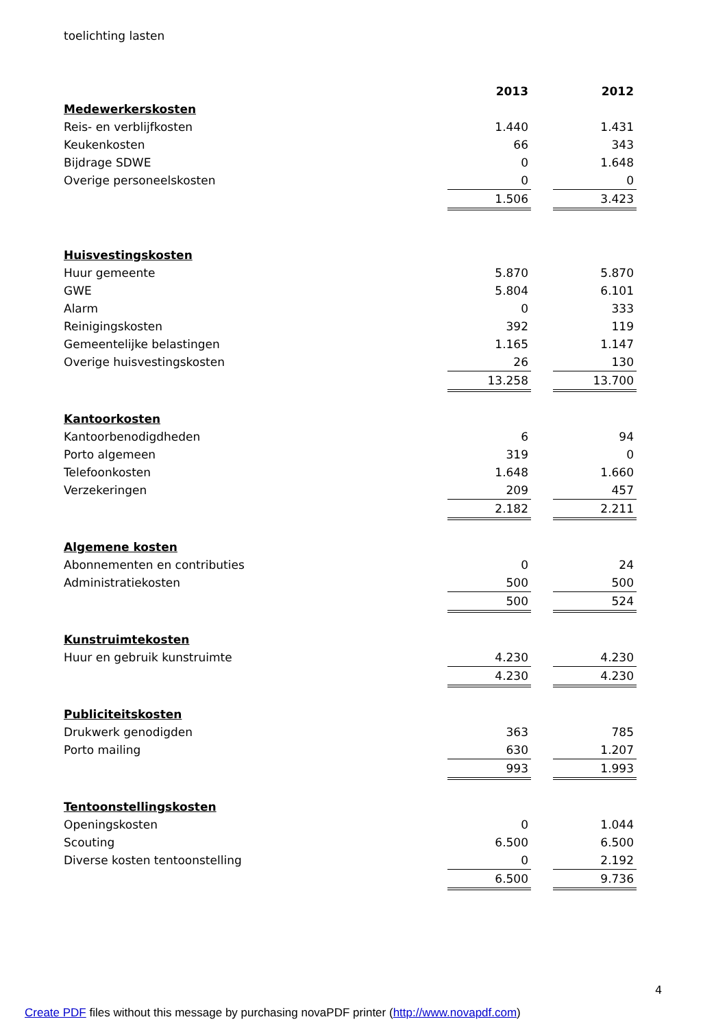toelichting lasten
| | 2013 | | 2012 |
| Medewerkerskosten | | | |
| Reis- en verblijfkosten | 1.440 | | 1.431 |
| Keukenkosten | 66 | | 343 |
| Bijdrage SDWE | 0 | | 1.648 |
| Overige personeelskosten | 0 | | 0 |
| | 1.506 | | 3.423 |
| Huisvestingskosten | | | |
| Huur gemeente | 5.870 | | 5.870 |
| GWE | 5.804 | | 6.101 |
| Alarm | 0 | | 333 |
| Reinigingskosten | 392 | | 119 |
| Gemeentelijke belastingen | 1.165 | | 1.147 |
| Overige huisvestingskosten | 26 | | 130 |
| | 13.258 | | 13.700 |
| Kantoorkosten | | | |
| Kantoorbenodigdheden | 6 | | 94 |
| Porto algemeen | 319 | | 0 |
| Telefoonkosten | 1.648 | | 1.660 |
| Verzekeringen | 209 | | 457 |
| | 2.182 | | 2.211 |
| Algemene kosten | | | |
| Abonnementen en contributies | 0 | | 24 |
| Administratiekosten | 500 | | 500 |
| | 500 | | 524 |
| Kunstruimtekosten | | | |
| Huur en gebruik kunstruimte | 4.230 | | 4.230 |
| | 4.230 | | 4.230 |
| Publiciteitskosten | | | |
| Drukwerk genodigden | 363 | | 785 |
| Porto mailing | 630 | | 1.207 |
| | 993 | | 1.993 |
| Tentoonstellingskosten | | | |
| Openingskosten | 0 | | 1.044 |
| Scouting | 6.500 | | 6.500 |
| Diverse kosten tentoonstelling | 0 | | 2.192 |
| | 6.500 | | 9.736 |
4
Create PDF files without this message by purchasing novaPDF printer (http://www.novapdf.com)